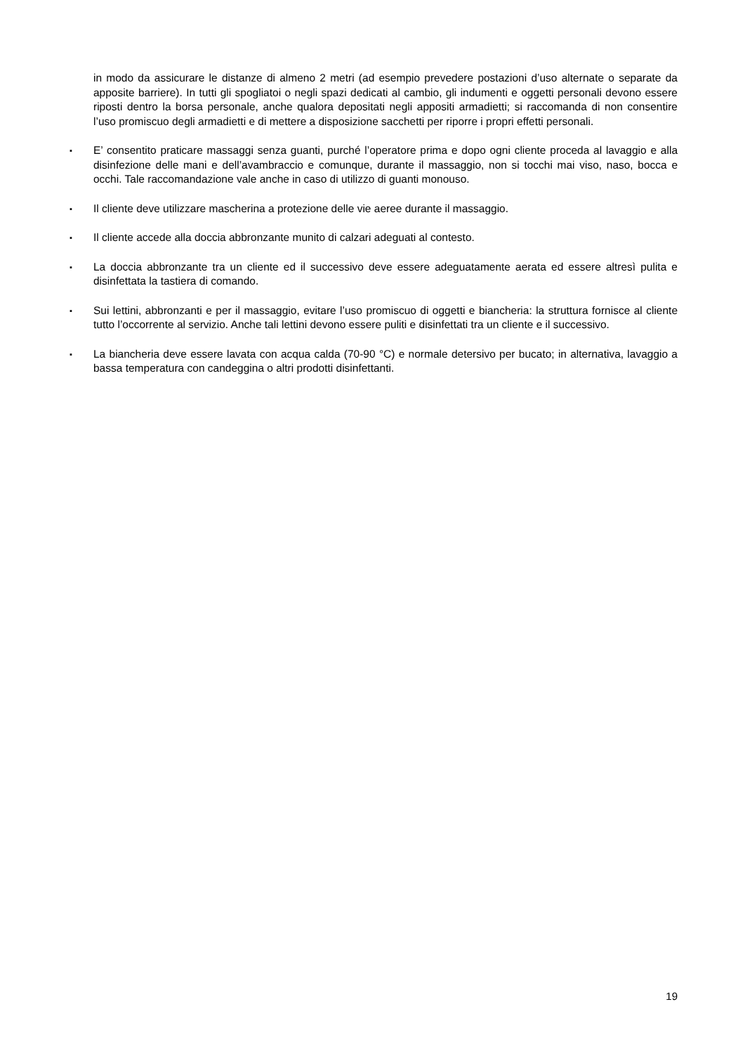in modo da assicurare le distanze di almeno 2 metri (ad esempio prevedere postazioni d’uso alternate o separate da apposite barriere). In tutti gli spogliatoi o negli spazi dedicati al cambio, gli indumenti e oggetti personali devono essere riposti dentro la borsa personale, anche qualora depositati negli appositi armadietti; si raccomanda di non consentire l’uso promiscuo degli armadietti e di mettere a disposizione sacchetti per riporre i propri effetti personali.
▪
E’ consentito praticare massaggi senza guanti, purché l’operatore prima e dopo ogni cliente proceda al lavaggio e alla disinfezione delle mani e dell’avambraccio e comunque, durante il massaggio, non si tocchi mai viso, naso, bocca e occhi. Tale raccomandazione vale anche in caso di utilizzo di guanti monouso.
▪
Il cliente deve utilizzare mascherina a protezione delle vie aeree durante il massaggio.
▪
Il cliente accede alla doccia abbronzante munito di calzari adeguati al contesto.
▪
La doccia abbronzante tra un cliente ed il successivo deve essere adeguatamente aerata ed essere altresì pulita e disinfettata la tastiera di comando.
▪
Sui lettini, abbronzanti e per il massaggio, evitare l’uso promiscuo di oggetti e biancheria: la struttura fornisce al cliente tutto l’occorrente al servizio. Anche tali lettini devono essere puliti e disinfettati tra un cliente e il successivo.
▪
La biancheria deve essere lavata con acqua calda (70-90 °C) e normale detersivo per bucato; in alternativa, lavaggio a bassa temperatura con candeggina o altri prodotti disinfettanti.
19